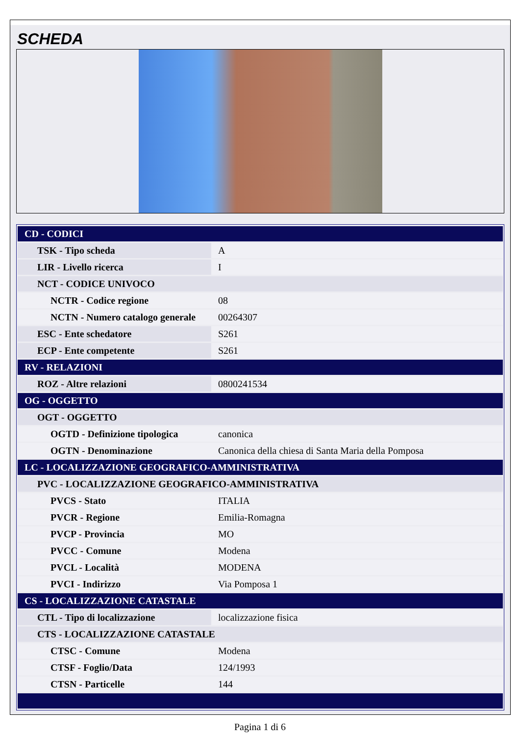SCHEDA
| CD - CODICI | |
| TSK - Tipo scheda | A |
| LIR - Livello ricerca | I |
| NCT - CODICE UNIVOCO | |
| NCTR - Codice regione | 08 |
| NCTN - Numero catalogo generale | 00264307 |
| ESC - Ente schedatore | S261 |
| ECP - Ente competente | S261 |
| RV - RELAZIONI | |
| ROZ - Altre relazioni | 0800241534 |
| OG - OGGETTO | |
| OGT - OGGETTO | |
| OGTD - Definizione tipologica | canonica |
| OGTN - Denominazione | Canonica della chiesa di Santa Maria della Pomposa |
| LC - LOCALIZZAZIONE GEOGRAFICO-AMMINISTRATIVA | |
| PVC - LOCALIZZAZIONE GEOGRAFICO-AMMINISTRATIVA | |
| PVCS - Stato | ITALIA |
| PVCR - Regione | Emilia-Romagna |
| PVCP - Provincia | MO |
| PVCC - Comune | Modena |
| PVCL - Località | MODENA |
| PVCI - Indirizzo | Via Pomposa 1 |
| CS - LOCALIZZAZIONE CATASTALE | |
| CTL - Tipo di localizzazione | localizzazione fisica |
| CTS - LOCALIZZAZIONE CATASTALE | |
| CTSC - Comune | Modena |
| CTSF - Foglio/Data | 124/1993 |
| CTSN - Particelle | 144 |
Pagina 1 di 6